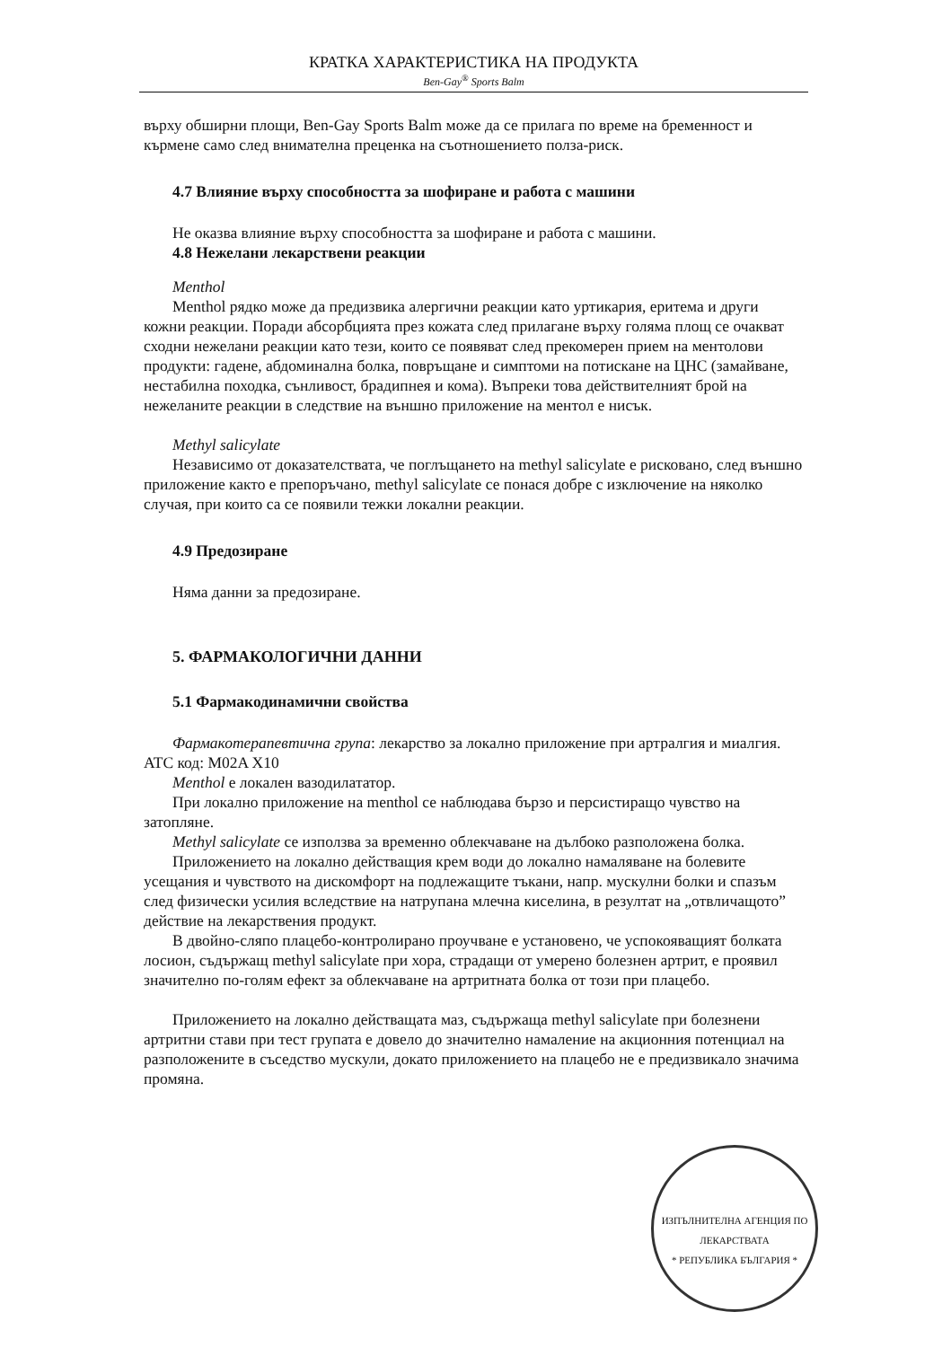КРАТКА ХАРАКТЕРИСТИКА НА ПРОДУКТА
Ben-Gay<sup>®</sup> Sports Balm
върху обширни площи, Ben-Gay Sports Balm може да се прилага по време на бременност и кърмене само след внимателна преценка на съотношението полза-риск.
4.7 Влияние върху способността за шофиране и работа с машини
Не оказва влияние върху способността за шофиране и работа с машини.
4.8 Нежелани лекарствени реакции
Menthol
Menthol рядко може да предизвика алергични реакции като уртикария, еритема и други кожни реакции. Поради абсорбцията през кожата след прилагане върху голяма площ се очакват сходни нежелани реакции като тези, които се появяват след прекомерен прием на ментолови продукти: гадене, абдоминална болка, повръщане и симптоми на потискане на ЦНС (замайване, нестабилна походка, сънливост, брадипнея и кома). Въпреки това действителният брой на нежеланите реакции в следствие на външно приложение на ментол е нисък.
Methyl salicylate
Независимо от доказателствата, че поглъщането на methyl salicylate е рисковано, след външно приложение както е препоръчано, methyl salicylate се понася добре с изключение на няколко случая, при които са се появили тежки локални реакции.
4.9 Предозиране
Няма данни за предозиране.
5. ФАРМАКОЛОГИЧНИ ДАННИ
5.1 Фармакодинамични свойства
Фармакотерапевтична група: лекарство за локално приложение при артралгия и миалгия. ATC код: M02A X10
Menthol е локален вазодилататор.
При локално приложение на menthol се наблюдава бързо и персистиращо чувство на затопляне.
Methyl salicylate се използва за временно облекчаване на дълбоко разположена болка.
Приложението на локално действащия крем води до локално намаляване на болевите усещания и чувството на дискомфорт на подлежащите тъкани, напр. мускулни болки и спазъм след физически усилия вследствие на натрупана млечна киселина, в резултат на „отвличащото” действие на лекарствения продукт.
В двойно-сляпо плацебо-контролирано проучване е установено, че успокояващият болката лосион, съдържащ methyl salicylate при хора, страдащи от умерено болезнен артрит, е проявил значително по-голям ефект за облекчаване на артритната болка от този при плацебо.
Приложението на локално действащата маз, съдържаща methyl salicylate при болезнени артритни стави при тест групата е довело до значително намаление на акционния потенциал на разположените в съседство мускули, докато приложението на плацебо не е предизвикало значима промяна.
ИЗПЪЛНИТЕЛНА АГЕНЦИЯ ПО ЛЕКАРСТВАТА
* РЕПУБЛИКА БЪЛГАРИЯ *